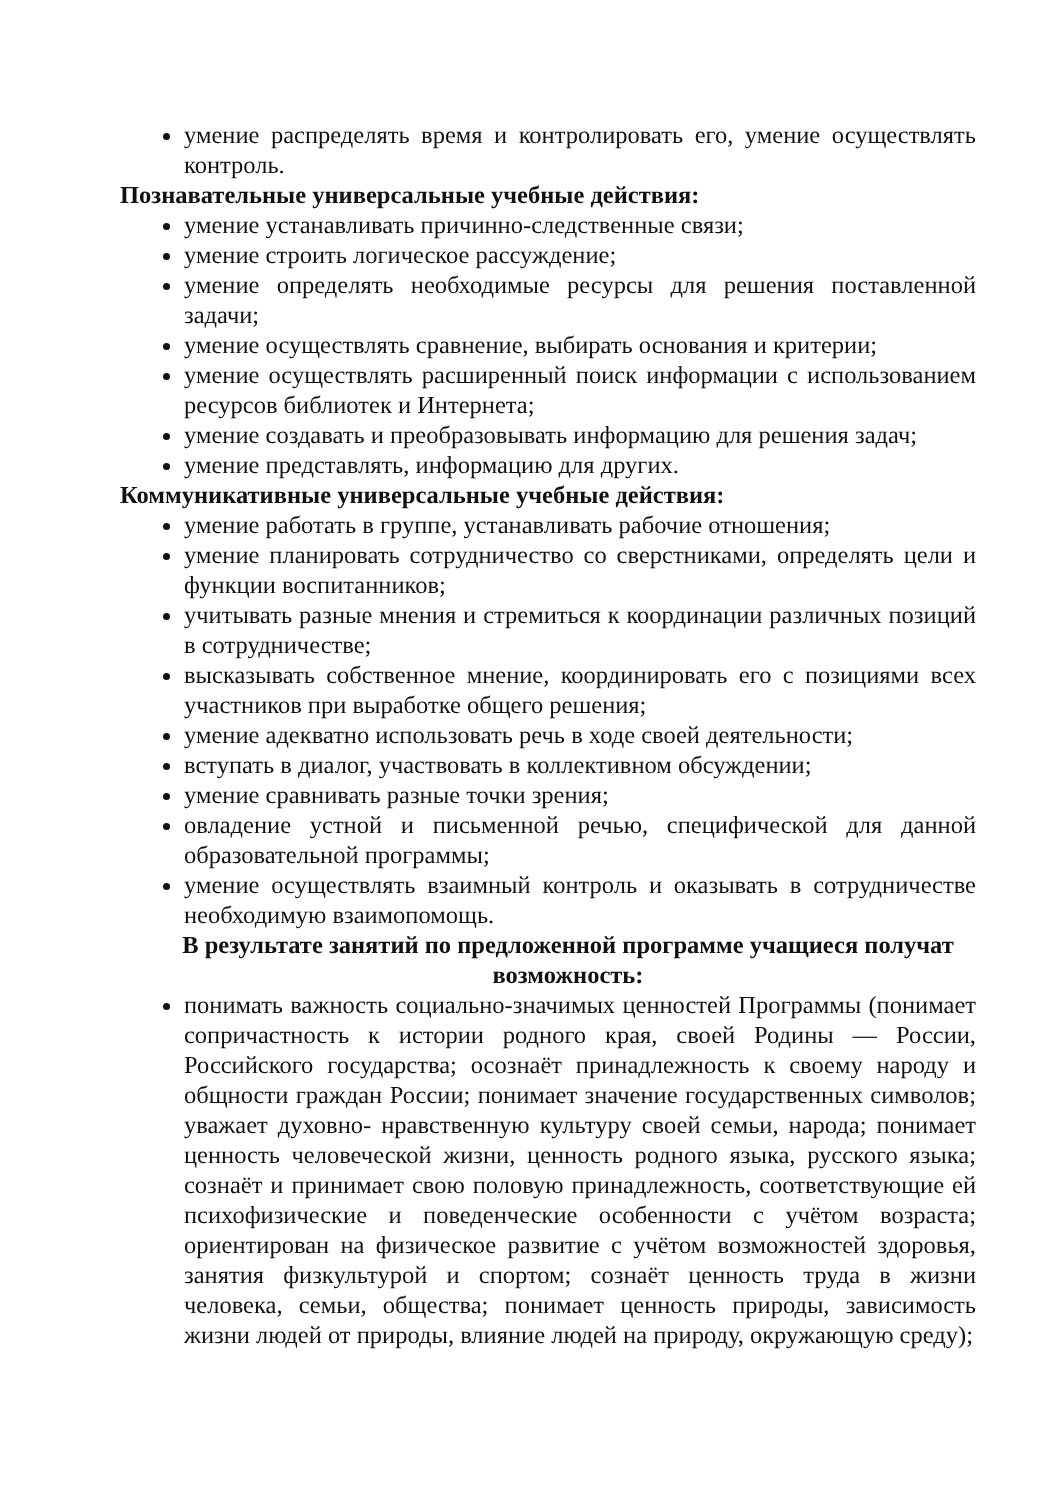умение распределять время и контролировать его, умение осуществлять контроль.
Познавательные универсальные учебные действия:
умение устанавливать причинно-следственные связи;
умение строить логическое рассуждение;
умение определять необходимые ресурсы для решения поставленной задачи;
умение осуществлять сравнение, выбирать основания и критерии;
умение осуществлять расширенный поиск информации с использованием ресурсов библиотек и Интернета;
умение создавать и преобразовывать информацию для решения задач;
умение представлять, информацию для других.
Коммуникативные универсальные учебные действия:
умение работать в группе, устанавливать рабочие отношения;
умение планировать сотрудничество со сверстниками, определять цели и функции воспитанников;
учитывать разные мнения и стремиться к координации различных позиций в сотрудничестве;
высказывать собственное мнение, координировать его с позициями всех участников при выработке общего решения;
умение адекватно использовать речь в ходе своей деятельности;
вступать в диалог, участвовать в коллективном обсуждении;
умение сравнивать разные точки зрения;
овладение устной и письменной речью, специфической для данной образовательной программы;
умение осуществлять взаимный контроль и оказывать в сотрудничестве необходимую взаимопомощь.
В результате занятий по предложенной программе учащиеся получат возможность:
понимать важность социально-значимых ценностей Программы (понимает сопричастность к истории родного края, своей Родины — России, Российского государства; осознаёт принадлежность к своему народу и общности граждан России; понимает значение государственных символов; уважает духовно- нравственную культуру своей семьи, народа; понимает ценность человеческой жизни, ценность родного языка, русского языка; сознаёт и принимает свою половую принадлежность, соответствующие ей психофизические и поведенческие особенности с учётом возраста; ориентирован на физическое развитие с учётом возможностей здоровья, занятия физкультурой и спортом; сознаёт ценность труда в жизни человека, семьи, общества; понимает ценность природы, зависимость жизни людей от природы, влияние людей на природу, окружающую среду);